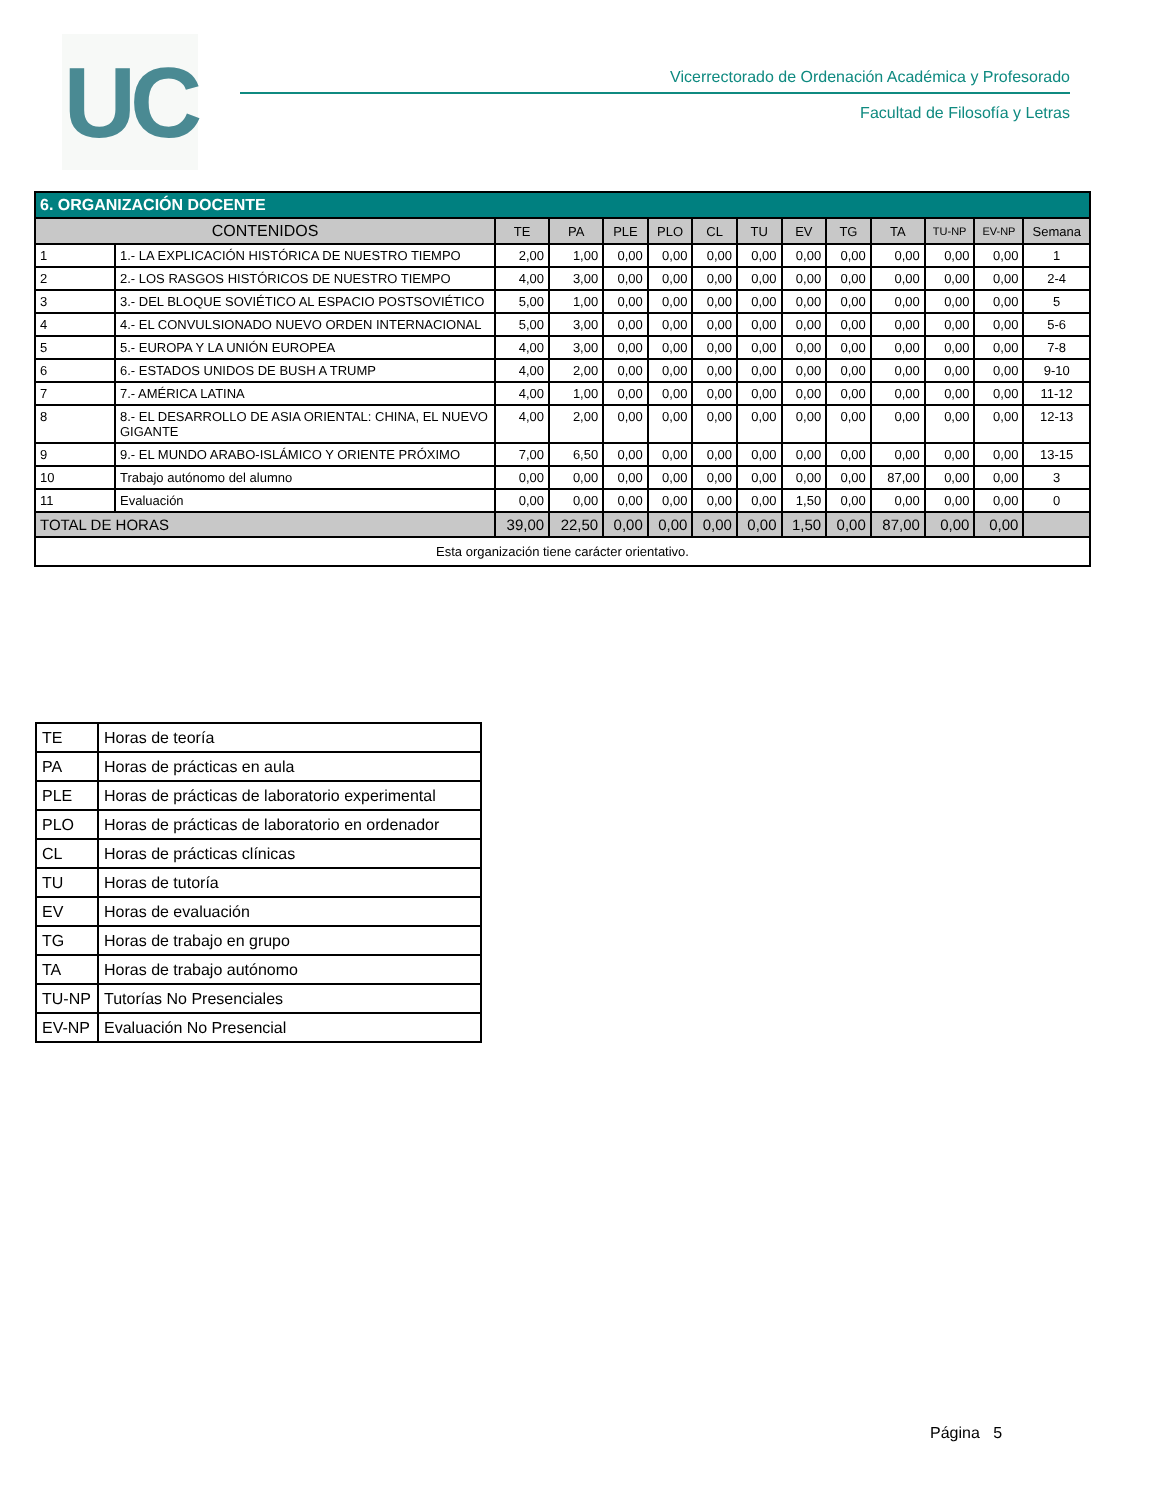UC
Vicerrectorado de Ordenación Académica y Profesorado
Facultad de Filosofía y Letras
| 6. ORGANIZACIÓN DOCENTE | | | | | | | | | | | | | |
| --- | --- | --- | --- | --- | --- | --- | --- | --- | --- | --- | --- | --- | --- |
| CONTENIDOS | | TE | PA | PLE | PLO | CL | TU | EV | TG | TA | TU-NP | EV-NP | Semana |
| 1 | 1.- LA EXPLICACIÓN HISTÓRICA DE NUESTRO TIEMPO | 2,00 | 1,00 | 0,00 | 0,00 | 0,00 | 0,00 | 0,00 | 0,00 | 0,00 | 0,00 | 0,00 | 1 |
| 2 | 2.- LOS RASGOS HISTÓRICOS DE NUESTRO TIEMPO | 4,00 | 3,00 | 0,00 | 0,00 | 0,00 | 0,00 | 0,00 | 0,00 | 0,00 | 0,00 | 0,00 | 2-4 |
| 3 | 3.- DEL BLOQUE SOVIÉTICO AL ESPACIO POSTSOVIÉTICO | 5,00 | 1,00 | 0,00 | 0,00 | 0,00 | 0,00 | 0,00 | 0,00 | 0,00 | 0,00 | 0,00 | 5 |
| 4 | 4.- EL CONVULSIONADO NUEVO ORDEN INTERNACIONAL | 5,00 | 3,00 | 0,00 | 0,00 | 0,00 | 0,00 | 0,00 | 0,00 | 0,00 | 0,00 | 0,00 | 5-6 |
| 5 | 5.- EUROPA Y LA UNIÓN EUROPEA | 4,00 | 3,00 | 0,00 | 0,00 | 0,00 | 0,00 | 0,00 | 0,00 | 0,00 | 0,00 | 0,00 | 7-8 |
| 6 | 6.- ESTADOS UNIDOS DE BUSH A TRUMP | 4,00 | 2,00 | 0,00 | 0,00 | 0,00 | 0,00 | 0,00 | 0,00 | 0,00 | 0,00 | 0,00 | 9-10 |
| 7 | 7.- AMÉRICA LATINA | 4,00 | 1,00 | 0,00 | 0,00 | 0,00 | 0,00 | 0,00 | 0,00 | 0,00 | 0,00 | 0,00 | 11-12 |
| 8 | 8.- EL DESARROLLO DE ASIA ORIENTAL: CHINA, EL NUEVO GIGANTE | 4,00 | 2,00 | 0,00 | 0,00 | 0,00 | 0,00 | 0,00 | 0,00 | 0,00 | 0,00 | 0,00 | 12-13 |
| 9 | 9.- EL MUNDO ARABO-ISLÁMICO Y ORIENTE PRÓXIMO | 7,00 | 6,50 | 0,00 | 0,00 | 0,00 | 0,00 | 0,00 | 0,00 | 0,00 | 0,00 | 0,00 | 13-15 |
| 10 | Trabajo autónomo del alumno | 0,00 | 0,00 | 0,00 | 0,00 | 0,00 | 0,00 | 0,00 | 0,00 | 87,00 | 0,00 | 0,00 | 3 |
| 11 | Evaluación | 0,00 | 0,00 | 0,00 | 0,00 | 0,00 | 0,00 | 1,50 | 0,00 | 0,00 | 0,00 | 0,00 | 0 |
| TOTAL DE HORAS | | 39,00 | 22,50 | 0,00 | 0,00 | 0,00 | 0,00 | 1,50 | 0,00 | 87,00 | 0,00 | 0,00 | |
| Esta organización tiene carácter orientativo. | | | | | | | | | | | | | |
| TE | Horas de teoría |
| PA | Horas de prácticas en aula |
| PLE | Horas de prácticas de laboratorio experimental |
| PLO | Horas de prácticas de laboratorio en ordenador |
| CL | Horas de prácticas clínicas |
| TU | Horas de tutoría |
| EV | Horas de evaluación |
| TG | Horas de trabajo en grupo |
| TA | Horas de trabajo autónomo |
| TU-NP | Tutorías No Presenciales |
| EV-NP | Evaluación No Presencial |
Página 5